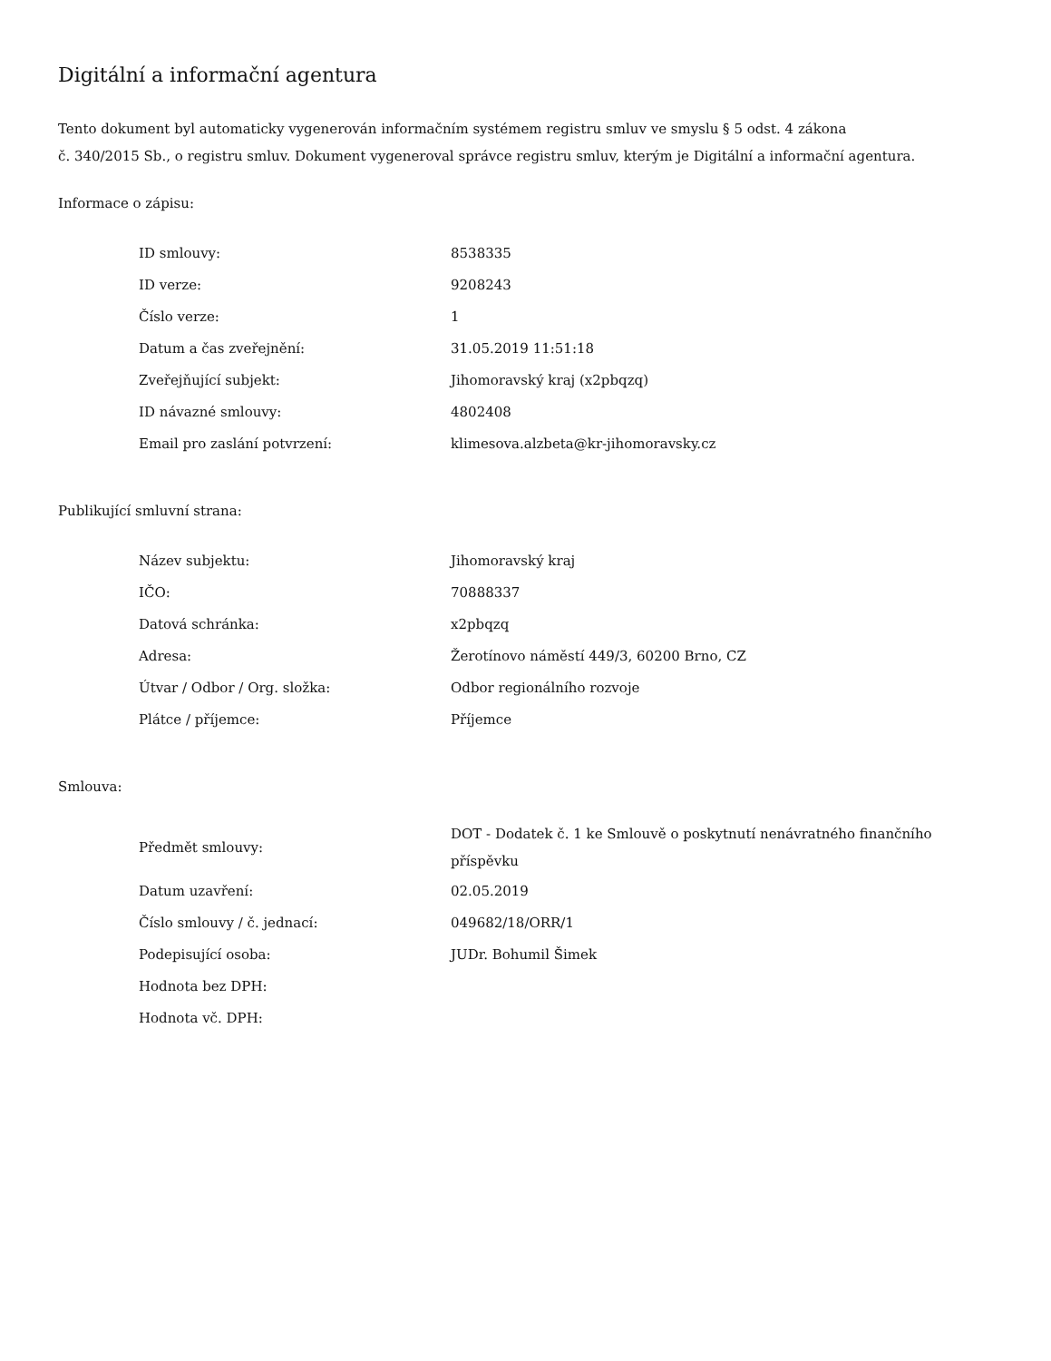Digitální a informační agentura
Tento dokument byl automaticky vygenerován informačním systémem registru smluv ve smyslu § 5 odst. 4 zákona
č. 340/2015 Sb., o registru smluv. Dokument vygeneroval správce registru smluv, kterým je Digitální a informační agentura.
Informace o zápisu:
| ID smlouvy: | 8538335 |
| ID verze: | 9208243 |
| Číslo verze: | 1 |
| Datum a čas zveřejnění: | 31.05.2019 11:51:18 |
| Zveřejňující subjekt: | Jihomoravský kraj (x2pbqzq) |
| ID návazné smlouvy: | 4802408 |
| Email pro zaslání potvrzení: | klimesova.alzbeta@kr-jihomoravsky.cz |
Publikující smluvní strana:
| Název subjektu: | Jihomoravský kraj |
| IČO: | 70888337 |
| Datová schránka: | x2pbqzq |
| Adresa: | Žerotínovo náměstí 449/3, 60200 Brno, CZ |
| Útvar / Odbor / Org. složka: | Odbor regionálního rozvoje |
| Plátce / příjemce: | Příjemce |
Smlouva:
| Předmět smlouvy: | DOT - Dodatek č. 1 ke Smlouvě o poskytnutí nenávratného finančního příspěvku |
| Datum uzavření: | 02.05.2019 |
| Číslo smlouvy / č. jednací: | 049682/18/ORR/1 |
| Podepisující osoba: | JUDr. Bohumil Šimek |
| Hodnota bez DPH: | |
| Hodnota vč. DPH: | |